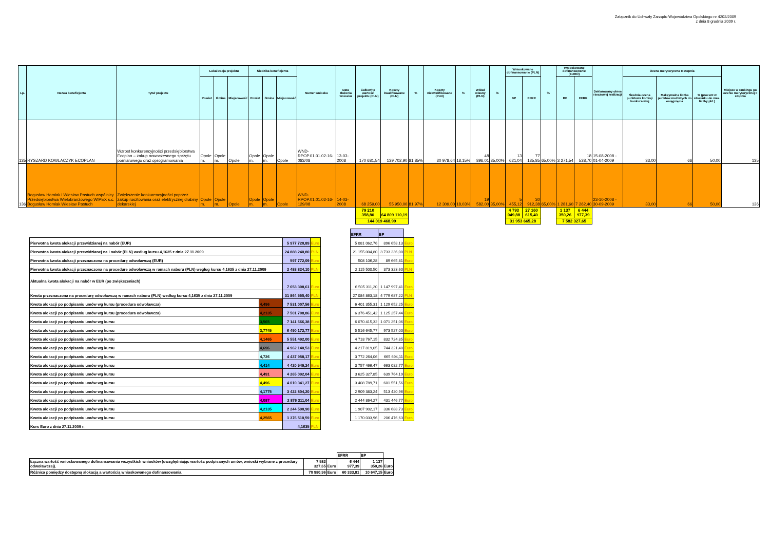Załącznik do Uchwały Zarządu Województwa Opolskiego nr 4202/2009
z dnia 8 grudnia 2009 r.
| Lp. | Nazwa beneficjenta | Tytuł projektu | Lokalizacja projektu | | | Siedziba beneficjenta | | | Numer wniosku | Data złożenia wniosku | Całkowita wartość projektu (PLN) | Koszty kwalifikowane (PLN) | % | Koszty niekwalifikowane (PLN) | % | Wkład własny (PLN) | % | Wnioskowane dofinansowanie (PLN) | | % | Wnioskowane dofinansowanie (EURO) | | Deklarowany okres rzeczowej realizacji | Ocena merytoryczna II stopnia | | | Miejsce w rankingu po ocenie merytorycznej II stopnia |
| --- | --- | --- | --- | --- | --- | --- | --- | --- | --- | --- | --- | --- | --- | --- | --- | --- | --- | --- | --- | --- | --- | --- | --- | --- | --- | --- | --- |
| | | | Powiat | Gmina | Miejscowość | Powiat | Gmina | Miejscowość | | | | | | | | | | BP | EFRR | | BP | EFRR | | Średnia ocena punktowa komisji konkursowej | Maksymalna liczba punktów możliwych do osiągnięcia | % (procent w stosunku do max. liczby pkt.) | |
| 135 | RYSZARD KOWLACZYK ECOPLAN | Wzrost konkurencyjności przedsiębiorstwa Ecoplan – zakup nowoczesnego sprzętu pomiarowego oraz oprogramowania | Opole m. | Opole m. | Opole | Opole m. | Opole m. | Opole | WND-RPOP.01.01.02-16-083/08 | 13-03-2008 | 170 681,54 | 139 702,90 | 81,85% | 30 978,64 | 18,15% | 48 896,01 | 35,00% | 13 621,04 | 77 185,85 | 65,00% | 3 271,54 | 18 538,70 | 15-08-2008 - 01-04-2009 | 33,00 | 66 | 50,00 | 135 |
| 136 | Bogusław Homiak i Wiesław Pastuch wspólnicy Przedsiębiorstwa Wielobranżowego WIPEX s.c. Bogusław Homiak Wiesław Pastuch | Zwiększenie konkurencyjności poprzez zakup rusztowania oraz elektrycznej drabiny dekarskiej | Opole m. | Opole m. | Opole | Opole m. | Opole m. | Opole | WND-RPOP.01.01.02-16-129/08 | 14-03-2008 | 68 259,00 | 55 950,00 | 81,97% | 12 309,00 | 18,03% | 19 582,00 | 35,00% | 5 455,12 | 30 912,38 | 65,00% | 1 281,60 | 7 262,40 | 23-10-2008 - 30-09-2009 | 33,00 | 66 | 50,00 | 136 |
| | | | | | | | | | | | 79 210 358,80 | 64 809 110,19 | | | | | | 4 793 049,88 | 27 160 615,40 | | 1 137 350,26 | 6 444 977,39 | | | | | |
| | | | | | | | | | | | 144 019 468,99 | | | | | | | 31 953 665,28 | | | 7 582 327,65 | | | | | | |
| | | | | | EFRR | BP | |
| Pierwotna kwota alokacji przewidzianej na nabór (EUR) | | 5 977 720,89 | Euro | | 5 081 062,76 | 896 658,13 | Euro |
| Pierwotna kwota alokacji przewidzianej na I nabór (PLN) według kursu 4,1635 z dnia 27.11.2009 | | 24 888 240,80 | PLN | | 21 155 004,80 | 3 733 236,00 | PLN |
| Pierwotna kwota alokacji przeznaczona na procedurę odwoławczą (EUR) | | 597 772,09 | Euro | | 508 106,28 | 89 665,81 | Euro |
| Pierwotna kwota alokacji przeznaczona na procedure odwoławczą w ramach naboru (PLN) wegług kursu 4,1635 z dnia 27.11.2009 | | 2 488 824,10 | PLN | | 2 115 500,50 | 373 323,60 | PLN |
| Aktualna kwota alokacji na nabór w EUR (po zwiększeniach) | | 7 653 308,61 | Euro | | 6 505 311,20 | 1 147 997,41 | Euro |
| Kwota przeznaczona na procedurę odwoławczą w ramach naboru (PLN) według kursu 4,1635 z dnia 27.11.2009 | | 31 864 550,40 | PLN | | 27 084 863,18 | 4 779 687,22 | PLN |
| Kwota alokacji po podpisaniu umów wg kursu (procedura odwoławcza) | 4,496 | 7 531 007,56 | Euro | | 6 401 355,31 | 1 129 652,25 | Euro |
| Kwota alokacji po podpisaniu umów wg kursu (procedura odwoławcza) | 4,2135 | 7 501 708,86 | Euro | | 6 376 451,42 | 1 125 257,44 | Euro |
| Kwota alokacji po podpisaniu umów wg kursu | 3,565 | 7 141 666,38 | Euro | | 6 070 415,32 | 1 071 251,06 | Euro |
| Kwota alokacji po podpisaniu umów wg kursu | 3,7745 | 6 490 172,77 | Euro | | 5 516 645,77 | 973 527,00 | Euro |
| Kwota alokacji po podpisaniu umów wg kursu | 4,1465 | 5 551 492,00 | Euro | | 4 718 767,15 | 832 724,85 | Euro |
| Kwota alokacji po podpisaniu umów wg kursu | 4,696 | 4 962 140,53 | Euro | | 4 217 819,05 | 744 321,48 | Euro |
| Kwota alokacji po podpisaniu umów wg kursu | 4,726 | 4 437 958,17 | Euro | | 3 772 264,06 | 665 694,11 | Euro |
| Kwota alokacji po podpisaniu umów wg kursu | 4,414 | 4 420 549,24 | Euro | | 3 757 466,47 | 663 082,77 | Euro |
| Kwota alokacji po podpisaniu umów wg kursu | 4,491 | 4 265 092,04 | Euro | | 3 625 327,85 | 639 764,19 | Euro |
| Kwota alokacji po podpisaniu umów wg kursu | 4,496 | 4 010 341,27 | Euro | | 3 408 789,71 | 601 551,56 | Euro |
| Kwota alokacji po podpisaniu umów wg kursu | 4,1775 | 3 422 804,20 | Euro | | 2 909 383,24 | 513 420,96 | Euro |
| Kwota alokacji po podpisaniu umów wg kursu | 4,087 | 2 876 311,04 | Euro | | 2 444 864,27 | 431 446,77 | Euro |
| Kwota alokacji po podpisaniu umów wg kursu | 4,2135 | 2 244 590,90 | Euro | | 1 907 902,17 | 336 688,73 | Euro |
| Kwota alokacji po podpisaniu umów wg kursu | 4,2565 | 1 376 510,59 | Euro | | 1 170 033,96 | 206 476,63 | Euro |
| Kurs Euro z dnia 27.11.2009 r. | | 4,1635 | PLN | | | | |
| | | | EFRR | BP | |
| Łączna wartość wnioskowanego dofinansowania wszystkich wniosków (uwzględniając wartośc podpisanych umów, wnioski wybrane z procedury odwoławczej). | 7 582 327,65 | Euro | 6 444 977,39 | 1 137 350,26 | Euro |
| Różnica pomiędzy dostępną alokacją a wartością wnioskowanego dofinansowania. | 70 980,96 | Euro | 60 333,81 | 10 647,15 | Euro |